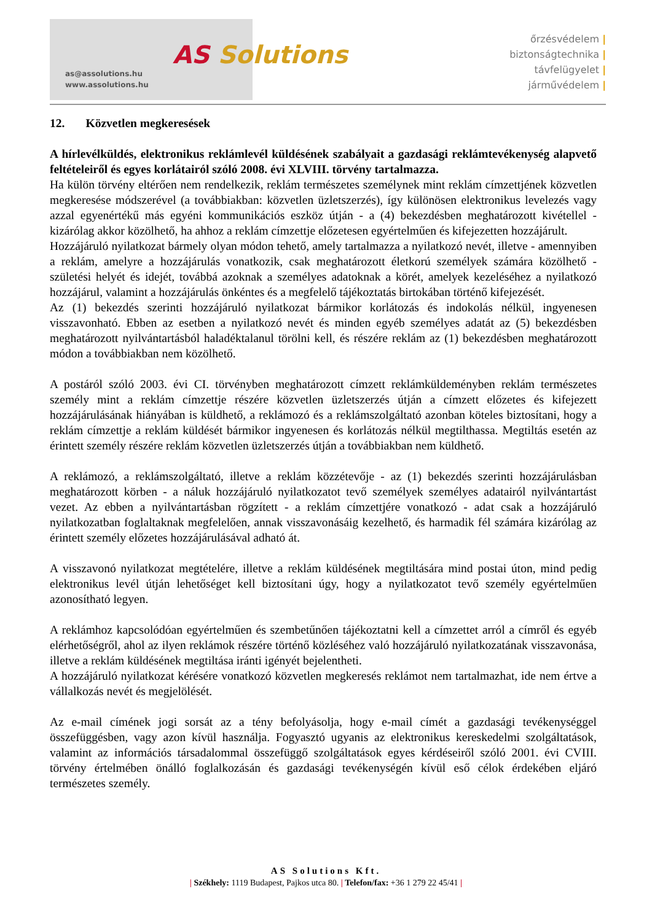as@assolutions.hu
www.assolutions.hu
AS Solutions
őrzésvédelem |
biztonságtechnika |
távfelügyelet |
járművédelem |
12. Közvetlen megkeresések
A hírlevélküldés, elektronikus reklámlevél küldésének szabályait a gazdasági reklámtevékenység alapvető feltételeiről és egyes korlátairól szóló 2008. évi XLVIII. törvény tartalmazza.
Ha külön törvény eltérően nem rendelkezik, reklám természetes személynek mint reklám címzettjének közvetlen megkeresése módszerével (a továbbiakban: közvetlen üzletszerzés), így különösen elektronikus levelezés vagy azzal egyenértékű más egyéni kommunikációs eszköz útján - a (4) bekezdésben meghatározott kivétellel - kizárólag akkor közölhető, ha ahhoz a reklám címzettje előzetesen egyértelműen és kifejezetten hozzájárult.
Hozzájáruló nyilatkozat bármely olyan módon tehető, amely tartalmazza a nyilatkozó nevét, illetve - amennyiben a reklám, amelyre a hozzájárulás vonatkozik, csak meghatározott életkorú személyek számára közölhető - születési helyét és idejét, továbbá azoknak a személyes adatoknak a körét, amelyek kezeléséhez a nyilatkozó hozzájárul, valamint a hozzájárulás önkéntes és a megfelelő tájékoztatás birtokában történő kifejezését.
Az (1) bekezdés szerinti hozzájáruló nyilatkozat bármikor korlátozás és indokolás nélkül, ingyenesen visszavonható. Ebben az esetben a nyilatkozó nevét és minden egyéb személyes adatát az (5) bekezdésben meghatározott nyilvántartásból haladéktalanul törölni kell, és részére reklám az (1) bekezdésben meghatározott módon a továbbiakban nem közölhető.
A postáról szóló 2003. évi CI. törvényben meghatározott címzett reklámküldeményben reklám természetes személy mint a reklám címzettje részére közvetlen üzletszerzés útján a címzett előzetes és kifejezett hozzájárulásának hiányában is küldhető, a reklámozó és a reklámszolgáltató azonban köteles biztosítani, hogy a reklám címzettje a reklám küldését bármikor ingyenesen és korlátozás nélkül megtilthassa. Megtiltás esetén az érintett személy részére reklám közvetlen üzletszerzés útján a továbbiakban nem küldhető.
A reklámozó, a reklámszolgáltató, illetve a reklám közzétevője - az (1) bekezdés szerinti hozzájárulásban meghatározott körben - a náluk hozzájáruló nyilatkozatot tevő személyek személyes adatairól nyilvántartást vezet. Az ebben a nyilvántartásban rögzített - a reklám címzettjére vonatkozó - adat csak a hozzájáruló nyilatkozatban foglaltaknak megfelelően, annak visszavonásáig kezelhető, és harmadik fél számára kizárólag az érintett személy előzetes hozzájárulásával adható át.
A visszavonó nyilatkozat megtételére, illetve a reklám küldésének megtiltására mind postai úton, mind pedig elektronikus levél útján lehetőséget kell biztosítani úgy, hogy a nyilatkozatot tevő személy egyértelműen azonosítható legyen.
A reklámhoz kapcsolódóan egyértelműen és szembetűnően tájékoztatni kell a címzettet arról a címről és egyéb elérhetőségről, ahol az ilyen reklámok részére történő közléséhez való hozzájáruló nyilatkozatának visszavonása, illetve a reklám küldésének megtiltása iránti igényét bejelentheti.
A hozzájáruló nyilatkozat kérésére vonatkozó közvetlen megkeresés reklámot nem tartalmazhat, ide nem értve a vállalkozás nevét és megjelölését.
Az e-mail címének jogi sorsát az a tény befolyásolja, hogy e-mail címét a gazdasági tevékenységgel összefüggésben, vagy azon kívül használja. Fogyasztó ugyanis az elektronikus kereskedelmi szolgáltatások, valamint az információs társadalommal összefüggő szolgáltatások egyes kérdéseiről szóló 2001. évi CVIII. törvény értelmében önálló foglalkozásán és gazdasági tevékenységén kívül eső célok érdekében eljáró természetes személy.
AS Solutions Kft.
| Székhely: 1119 Budapest, Pajkos utca 80. | Telefon/fax: +36 1 279 22 45/41 |